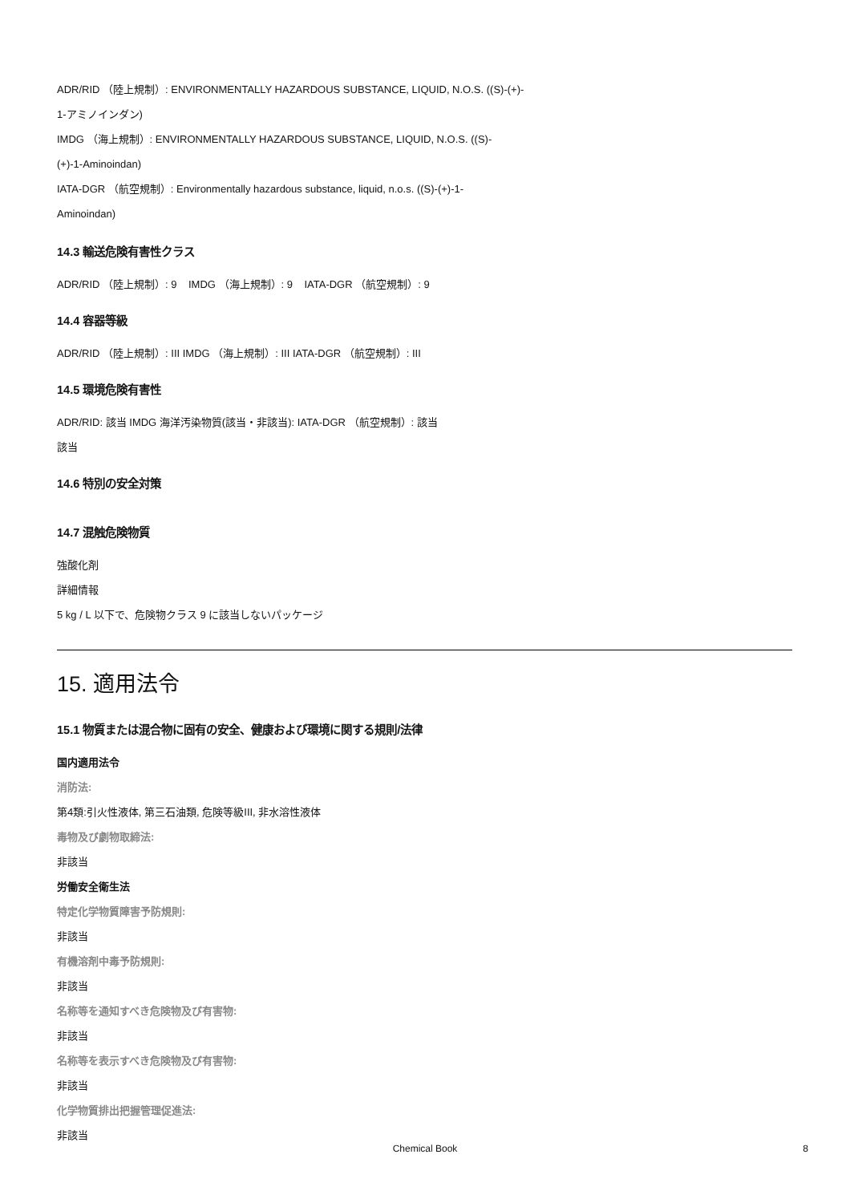ADR/RID （陸上規制）: ENVIRONMENTALLY HAZARDOUS SUBSTANCE, LIQUID, N.O.S. ((S)-(+)-
1-アミノインダン)
IMDG （海上規制）: ENVIRONMENTALLY HAZARDOUS SUBSTANCE, LIQUID, N.O.S. ((S)-
(+)-1-Aminoindan)
IATA-DGR （航空規制）: Environmentally hazardous substance, liquid, n.o.s. ((S)-(+)-1-
Aminoindan)
14.3 輸送危険有害性クラス
ADR/RID （陸上規制）: 9 IMDG （海上規制）: 9 IATA-DGR （航空規制）: 9
14.4 容器等級
ADR/RID （陸上規制）: III IMDG （海上規制）: III IATA-DGR （航空規制）: III
14.5 環境危険有害性
ADR/RID: 該当 IMDG 海洋汚染物質(該当・非該当): IATA-DGR （航空規制）: 該当
該当
14.6 特別の安全対策
14.7 混触危険物質
強酸化剤
詳細情報
5 kg / L 以下で、危険物クラス 9 に該当しないパッケージ
15. 適用法令
15.1 物質または混合物に固有の安全、健康および環境に関する規則/法律
国内適用法令
消防法:
第4類:引火性液体, 第三石油類, 危険等級III, 非水溶性液体
毒物及び劇物取締法:
非該当
労働安全衛生法
特定化学物質障害予防規則:
非該当
有機溶剤中毒予防規則:
非該当
名称等を通知すべき危険物及び有害物:
非該当
名称等を表示すべき危険物及び有害物:
非該当
化学物質排出把握管理促進法:
非該当
Chemical Book 8